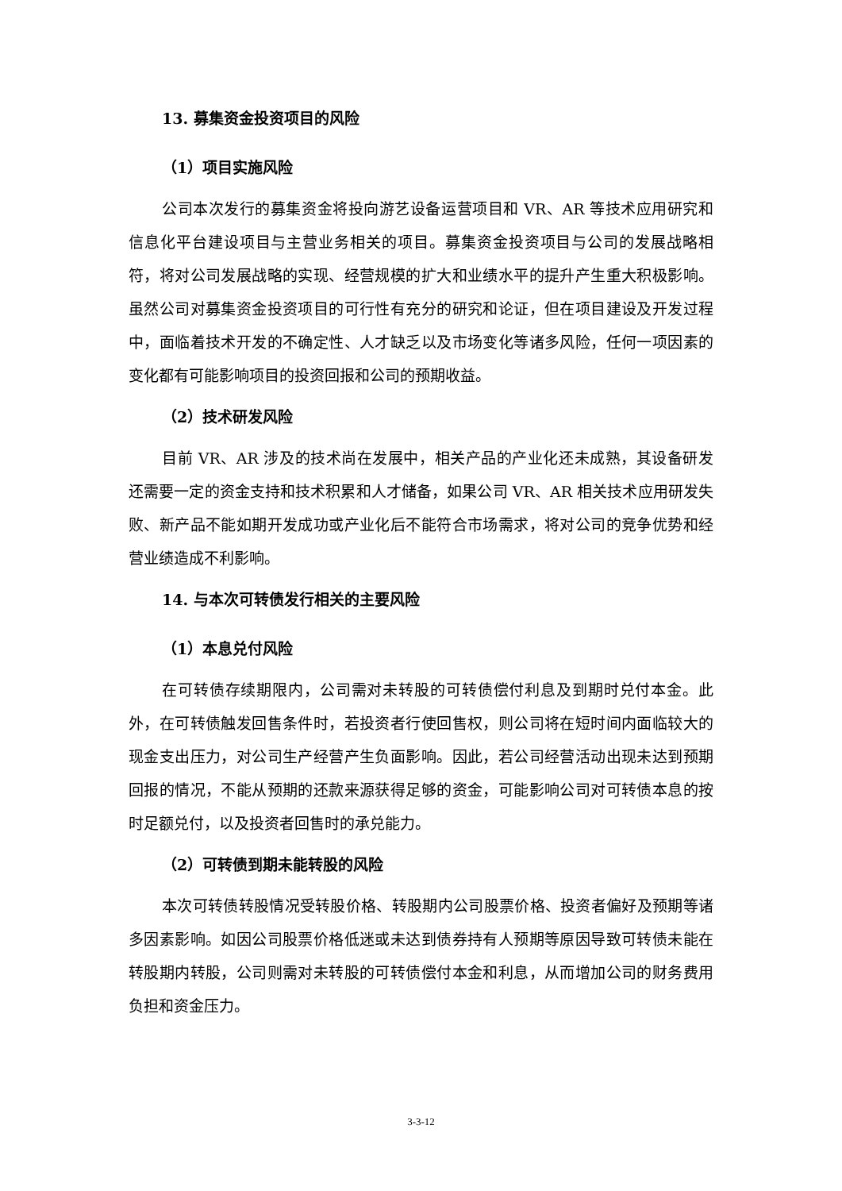13. 募集资金投资项目的风险
（1）项目实施风险
公司本次发行的募集资金将投向游艺设备运营项目和 VR、AR 等技术应用研究和信息化平台建设项目与主营业务相关的项目。募集资金投资项目与公司的发展战略相符，将对公司发展战略的实现、经营规模的扩大和业绩水平的提升产生重大积极影响。虽然公司对募集资金投资项目的可行性有充分的研究和论证，但在项目建设及开发过程中，面临着技术开发的不确定性、人才缺乏以及市场变化等诸多风险，任何一项因素的变化都有可能影响项目的投资回报和公司的预期收益。
（2）技术研发风险
目前 VR、AR 涉及的技术尚在发展中，相关产品的产业化还未成熟，其设备研发还需要一定的资金支持和技术积累和人才储备，如果公司 VR、AR 相关技术应用研发失败、新产品不能如期开发成功或产业化后不能符合市场需求，将对公司的竞争优势和经营业绩造成不利影响。
14. 与本次可转债发行相关的主要风险
（1）本息兑付风险
在可转债存续期限内，公司需对未转股的可转债偿付利息及到期时兑付本金。此外，在可转债触发回售条件时，若投资者行使回售权，则公司将在短时间内面临较大的现金支出压力，对公司生产经营产生负面影响。因此，若公司经营活动出现未达到预期回报的情况，不能从预期的还款来源获得足够的资金，可能影响公司对可转债本息的按时足额兑付，以及投资者回售时的承兑能力。
（2）可转债到期未能转股的风险
本次可转债转股情况受转股价格、转股期内公司股票价格、投资者偏好及预期等诸多因素影响。如因公司股票价格低迷或未达到债券持有人预期等原因导致可转债未能在转股期内转股，公司则需对未转股的可转债偿付本金和利息，从而增加公司的财务费用负担和资金压力。
3-3-12